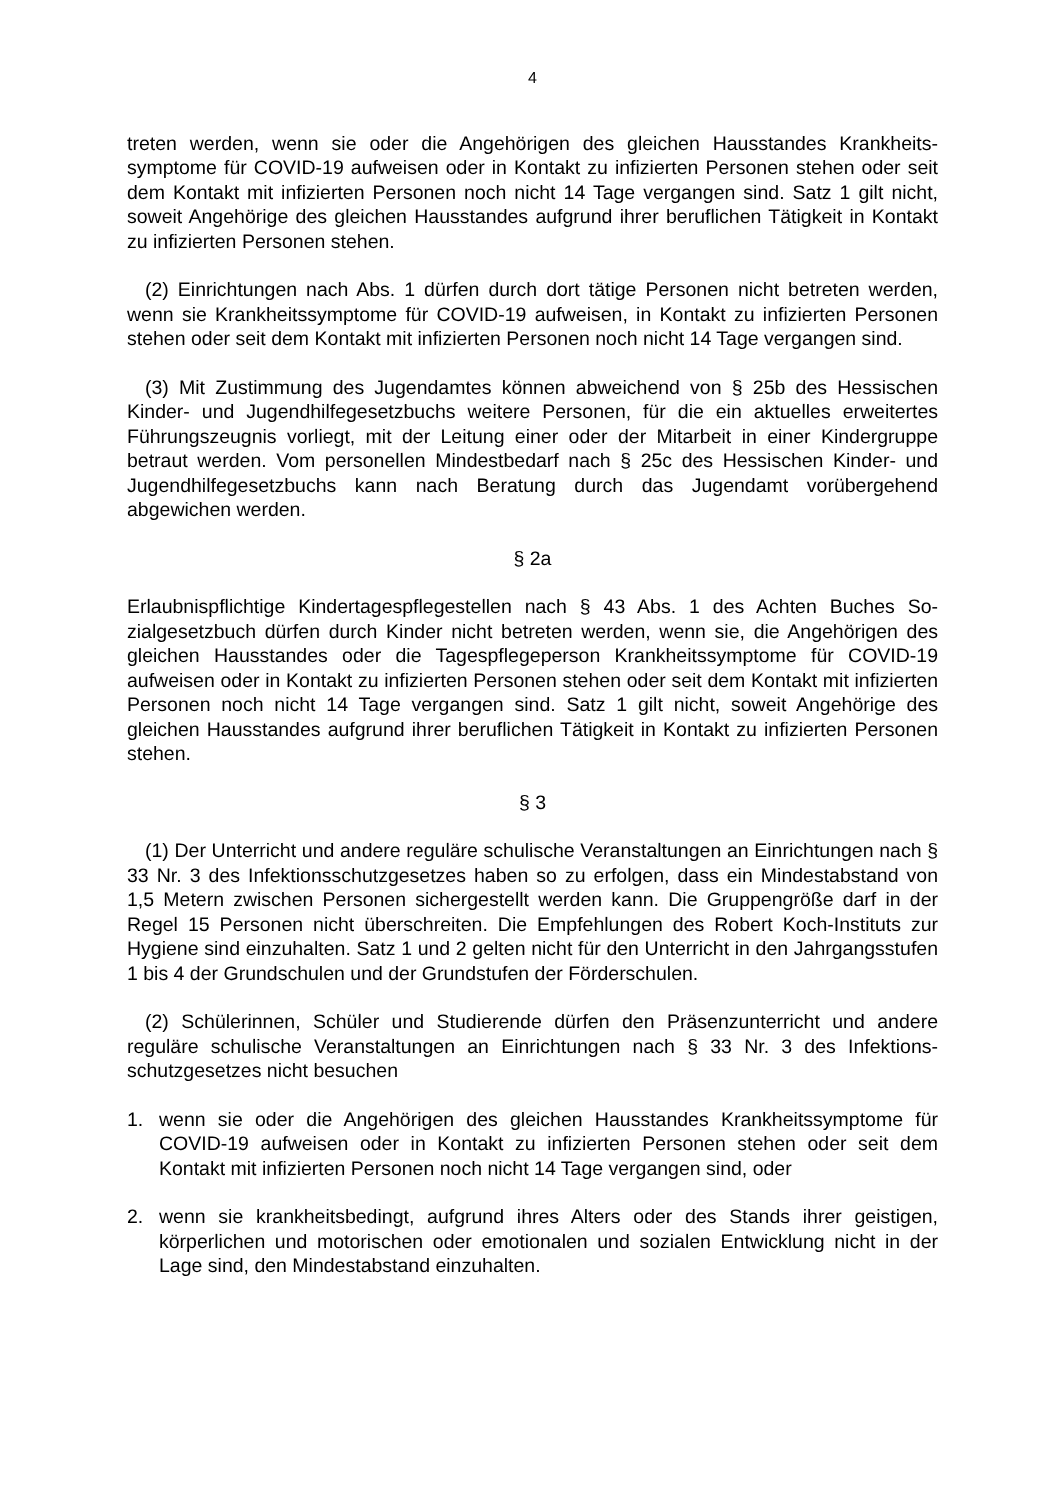4
treten werden, wenn sie oder die Angehörigen des gleichen Hausstandes Krankheits­symptome für COVID-19 aufweisen oder in Kontakt zu infizierten Personen stehen oder seit dem Kontakt mit infizierten Personen noch nicht 14 Tage vergangen sind. Satz 1 gilt nicht, soweit Angehörige des gleichen Hausstandes aufgrund ihrer berufli­chen Tätigkeit in Kontakt zu infizierten Personen stehen.
(2) Einrichtungen nach Abs. 1 dürfen durch dort tätige Personen nicht betreten wer­den, wenn sie Krankheitssymptome für COVID-19 aufweisen, in Kontakt zu infizierten Personen stehen oder seit dem Kontakt mit infizierten Personen noch nicht 14 Tage vergangen sind.
(3) Mit Zustimmung des Jugendamtes können abweichend von § 25b des Hessi­schen Kinder- und Jugendhilfegesetzbuchs weitere Personen, für die ein aktuelles er­weitertes Führungszeugnis vorliegt, mit der Leitung einer oder der Mitarbeit in einer Kindergruppe betraut werden. Vom personellen Mindestbedarf nach § 25c des Hessi­schen Kinder- und Jugendhilfegesetzbuchs kann nach Beratung durch das Jugendamt vorübergehend abgewichen werden.
§ 2a
Erlaubnispflichtige Kindertagespflegestellen nach § 43 Abs. 1 des Achten Buches So­zialgesetzbuch dürfen durch Kinder nicht betreten werden, wenn sie, die Angehörigen des gleichen Hausstandes oder die Tagespflegeperson Krankheitssymptome für CO­VID-19 aufweisen oder in Kontakt zu infizierten Personen stehen oder seit dem Kon­takt mit infizierten Personen noch nicht 14 Tage vergangen sind. Satz 1 gilt nicht, so­weit Angehörige des gleichen Hausstandes aufgrund ihrer beruflichen Tätigkeit in Kon­takt zu infizierten Personen stehen.
§ 3
(1) Der Unterricht und andere reguläre schulische Veranstaltungen an Einrichtungen nach § 33 Nr. 3 des Infektionsschutzgesetzes haben so zu erfolgen, dass ein Mindest­abstand von 1,5 Metern zwischen Personen sichergestellt werden kann. Die Gruppen­größe darf in der Regel 15 Personen nicht überschreiten. Die Empfehlungen des Ro­bert Koch-Instituts zur Hygiene sind einzuhalten. Satz 1 und 2 gelten nicht für den Unterricht in den Jahrgangsstufen 1 bis 4 der Grundschulen und der Grundstufen der Förderschulen.
(2) Schülerinnen, Schüler und Studierende dürfen den Präsenzunterricht und andere reguläre schulische Veranstaltungen an Einrichtungen nach § 33 Nr. 3 des Infektions­schutzgesetzes nicht besuchen
1. wenn sie oder die Angehörigen des gleichen Hausstandes Krankheitssymptome für COVID-19 aufweisen oder in Kontakt zu infizierten Personen stehen oder seit dem Kontakt mit infizierten Personen noch nicht 14 Tage vergangen sind, oder
2. wenn sie krankheitsbedingt, aufgrund ihres Alters oder des Stands ihrer geistigen, körperlichen und motorischen oder emotionalen und sozialen Entwicklung nicht in der Lage sind, den Mindestabstand einzuhalten.